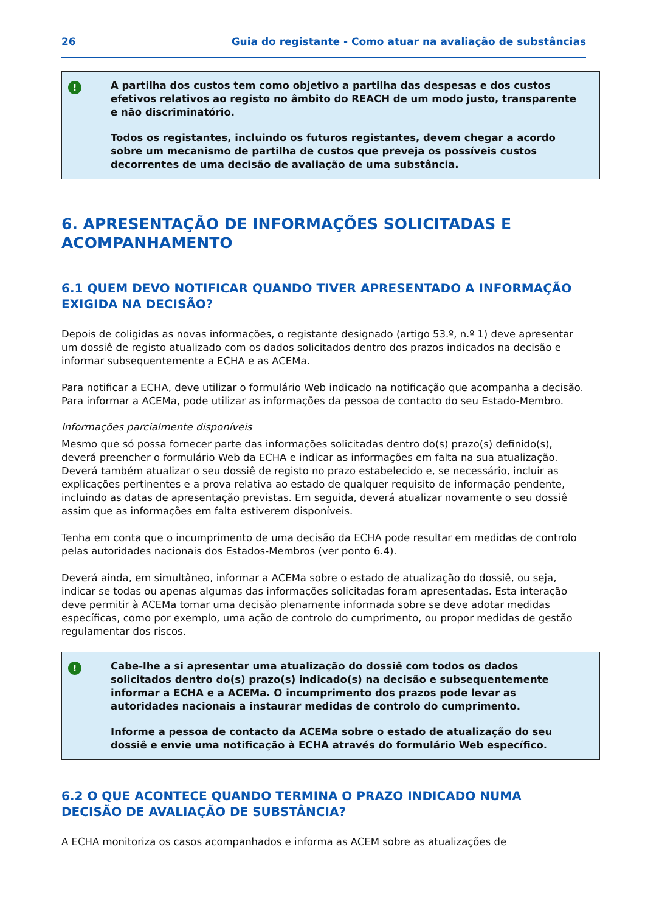26 Guia do registante - Como atuar na avaliação de substâncias
!
A partilha dos custos tem como objetivo a partilha das despesas e dos custos efetivos relativos ao registo no âmbito do REACH de um modo justo, transparente e não discriminatório.
Todos os registantes, incluindo os futuros registantes, devem chegar a acordo sobre um mecanismo de partilha de custos que preveja os possíveis custos decorrentes de uma decisão de avaliação de uma substância.
6. APRESENTAÇÃO DE INFORMAÇÕES SOLICITADAS E ACOMPANHAMENTO
6.1 QUEM DEVO NOTIFICAR QUANDO TIVER APRESENTADO A INFORMAÇÃO EXIGIDA NA DECISÃO?
Depois de coligidas as novas informações, o registante designado (artigo 53.º, n.º 1) deve apresentar um dossiê de registo atualizado com os dados solicitados dentro dos prazos indicados na decisão e informar subsequentemente a ECHA e as ACEMa.
Para notificar a ECHA, deve utilizar o formulário Web indicado na notificação que acompanha a decisão. Para informar a ACEMa, pode utilizar as informações da pessoa de contacto do seu Estado-Membro.
Informações parcialmente disponíveis
Mesmo que só possa fornecer parte das informações solicitadas dentro do(s) prazo(s) definido(s), deverá preencher o formulário Web da ECHA e indicar as informações em falta na sua atualização. Deverá também atualizar o seu dossiê de registo no prazo estabelecido e, se necessário, incluir as explicações pertinentes e a prova relativa ao estado de qualquer requisito de informação pendente, incluindo as datas de apresentação previstas. Em seguida, deverá atualizar novamente o seu dossiê assim que as informações em falta estiverem disponíveis.
Tenha em conta que o incumprimento de uma decisão da ECHA pode resultar em medidas de controlo pelas autoridades nacionais dos Estados-Membros (ver ponto 6.4).
Deverá ainda, em simultâneo, informar a ACEMa sobre o estado de atualização do dossiê, ou seja, indicar se todas ou apenas algumas das informações solicitadas foram apresentadas. Esta interação deve permitir à ACEMa tomar uma decisão plenamente informada sobre se deve adotar medidas específicas, como por exemplo, uma ação de controlo do cumprimento, ou propor medidas de gestão regulamentar dos riscos.
!
Cabe-lhe a si apresentar uma atualização do dossiê com todos os dados solicitados dentro do(s) prazo(s) indicado(s) na decisão e subsequentemente informar a ECHA e a ACEMa. O incumprimento dos prazos pode levar as autoridades nacionais a instaurar medidas de controlo do cumprimento.
Informe a pessoa de contacto da ACEMa sobre o estado de atualização do seu dossiê e envie uma notificação à ECHA através do formulário Web específico.
6.2 O QUE ACONTECE QUANDO TERMINA O PRAZO INDICADO NUMA DECISÃO DE AVALIAÇÃO DE SUBSTÂNCIA?
A ECHA monitoriza os casos acompanhados e informa as ACEM sobre as atualizações de